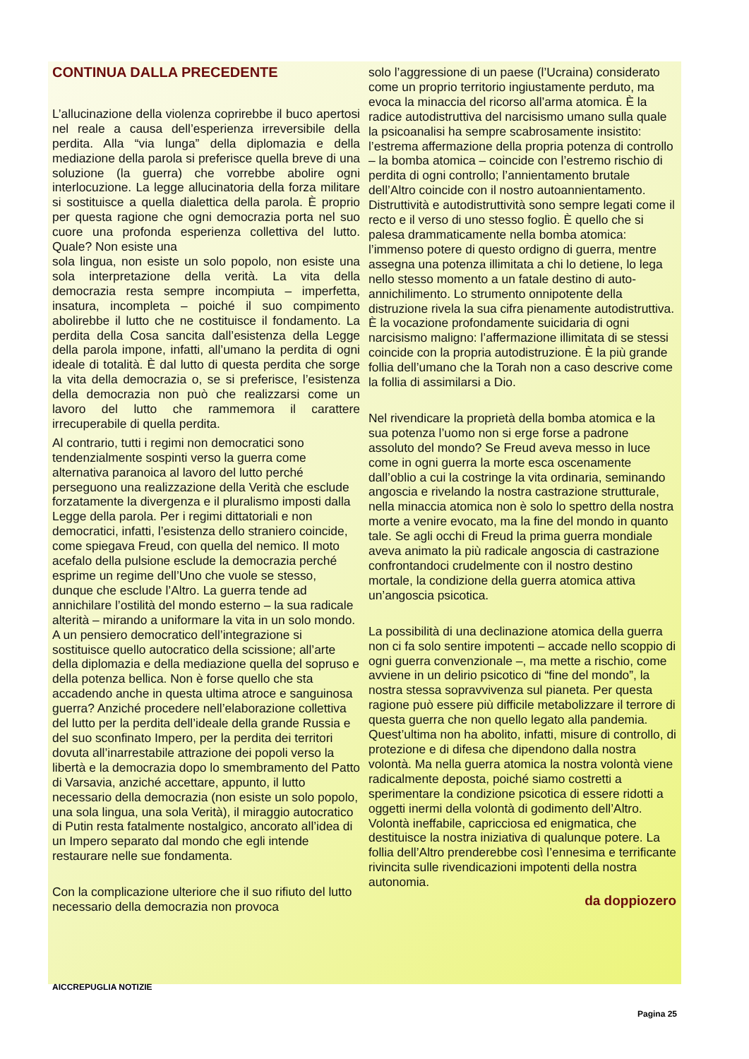CONTINUA DALLA PRECEDENTE
L’allucinazione della violenza coprirebbe il buco apertosi nel reale a causa dell’esperienza irreversibile della perdita. Alla “via lunga” della diplomazia e della mediazione della parola si preferisce quella breve di una soluzione (la guerra) che vorrebbe abolire ogni interlocuzione. La legge allucinatoria della forza militare si sostituisce a quella dialettica della parola. È proprio per questa ragione che ogni democrazia porta nel suo cuore una profonda esperienza collettiva del lutto. Quale? Non esiste una
sola lingua, non esiste un solo popolo, non esiste una sola interpretazione della verità. La vita della democrazia resta sempre incompiuta – imperfetta, insatura, incompleta – poiché il suo compimento abolirebbe il lutto che ne costituisce il fondamento. La perdita della Cosa sancita dall’esistenza della Legge della parola impone, infatti, all’umano la perdita di ogni ideale di totalità. È dal lutto di questa perdita che sorge la vita della democrazia o, se si preferisce, l’esistenza della democrazia non può che realizzarsi come un lavoro del lutto che rammemora il carattere irrecuperabile di quella perdita.
Al contrario, tutti i regimi non democratici sono tendenzialmente sospinti verso la guerra come alternativa paranoica al lavoro del lutto perché perseguono una realizzazione della Verità che esclude forzatamente la divergenza e il pluralismo imposti dalla Legge della parola. Per i regimi dittatoriali e non democratici, infatti, l’esistenza dello straniero coincide, come spiegava Freud, con quella del nemico. Il moto acefalo della pulsione esclude la democrazia perché esprime un regime dell’Uno che vuole se stesso, dunque che esclude l’Altro. La guerra tende ad annichilare l’ostilità del mondo esterno – la sua radicale alterità – mirando a uniformare la vita in un solo mondo. A un pensiero democratico dell’integrazione si sostituisce quello autocratico della scissione; all’arte della diplomazia e della mediazione quella del sopruso e della potenza bellica. Non è forse quello che sta accadendo anche in questa ultima atroce e sanguinosa guerra? Anziché procedere nell’elaborazione collettiva del lutto per la perdita dell’ideale della grande Russia e del suo sconfinato Impero, per la perdita dei territori dovuta all’inarrestabile attrazione dei popoli verso la libertà e la democrazia dopo lo smembramento del Patto di Varsavia, anziché accettare, appunto, il lutto necessario della democrazia (non esiste un solo popolo, una sola lingua, una sola Verità), il miraggio autocratico di Putin resta fatalmente nostalgico, ancorato all’idea di un Impero separato dal mondo che egli intende restaurare nelle sue fondamenta.
Con la complicazione ulteriore che il suo rifiuto del lutto necessario della democrazia non provoca
solo l’aggressione di un paese (l’Ucraina) considerato come un proprio territorio ingiustamente perduto, ma evoca la minaccia del ricorso all’arma atomica. È la radice autodistruttiva del narcisismo umano sulla quale la psicoanalisi ha sempre scabrosamente insistito: l’estrema affermazione della propria potenza di controllo – la bomba atomica – coincide con l’estremo rischio di perdita di ogni controllo; l’annientamento brutale dell’Altro coincide con il nostro autoannientamento. Distruttività e autodistruttività sono sempre legati come il recto e il verso di uno stesso foglio. È quello che si palesa drammaticamente nella bomba atomica: l’immenso potere di questo ordigno di guerra, mentre assegna una potenza illimitata a chi lo detiene, lo lega nello stesso momento a un fatale destino di auto-annichilimento. Lo strumento onnipotente della distruzione rivela la sua cifra pienamente autodistruttiva. È la vocazione profondamente suicidaria di ogni narcisismo maligno: l’affermazione illimitata di se stessi coincide con la propria autodistruzione. È la più grande follia dell’umano che la Torah non a caso descrive come la follia di assimilarsi a Dio.
Nel rivendicare la proprietà della bomba atomica e la sua potenza l’uomo non si erge forse a padrone assoluto del mondo? Se Freud aveva messo in luce come in ogni guerra la morte esca oscenamente dall’oblio a cui la costringe la vita ordinaria, seminando angoscia e rivelando la nostra castrazione strutturale, nella minaccia atomica non è solo lo spettro della nostra morte a venire evocato, ma la fine del mondo in quanto tale. Se agli occhi di Freud la prima guerra mondiale aveva animato la più radicale angoscia di castrazione confrontandoci crudelmente con il nostro destino mortale, la condizione della guerra atomica attiva un’angoscia psicotica.
La possibilità di una declinazione atomica della guerra non ci fa solo sentire impotenti – accade nello scoppio di ogni guerra convenzionale –, ma mette a rischio, come avviene in un delirio psicotico di “fine del mondo”, la nostra stessa sopravvivenza sul pianeta. Per questa ragione può essere più difficile metabolizzare il terrore di questa guerra che non quello legato alla pandemia. Quest’ultima non ha abolito, infatti, misure di controllo, di protezione e di difesa che dipendono dalla nostra volontà. Ma nella guerra atomica la nostra volontà viene radicalmente deposta, poiché siamo costretti a sperimentare la condizione psicotica di essere ridotti a oggetti inermi della volontà di godimento dell’Altro. Volontà ineffabile, capricciosa ed enigmatica, che destituisce la nostra iniziativa di qualunque potere. La follia dell’Altro prenderebbe così l’ennesima e terrificante rivincita sulle rivendicazioni impotenti della nostra autonomia.
da doppiozero
AICCREPUGLIA NOTIZIE
Pagina 25